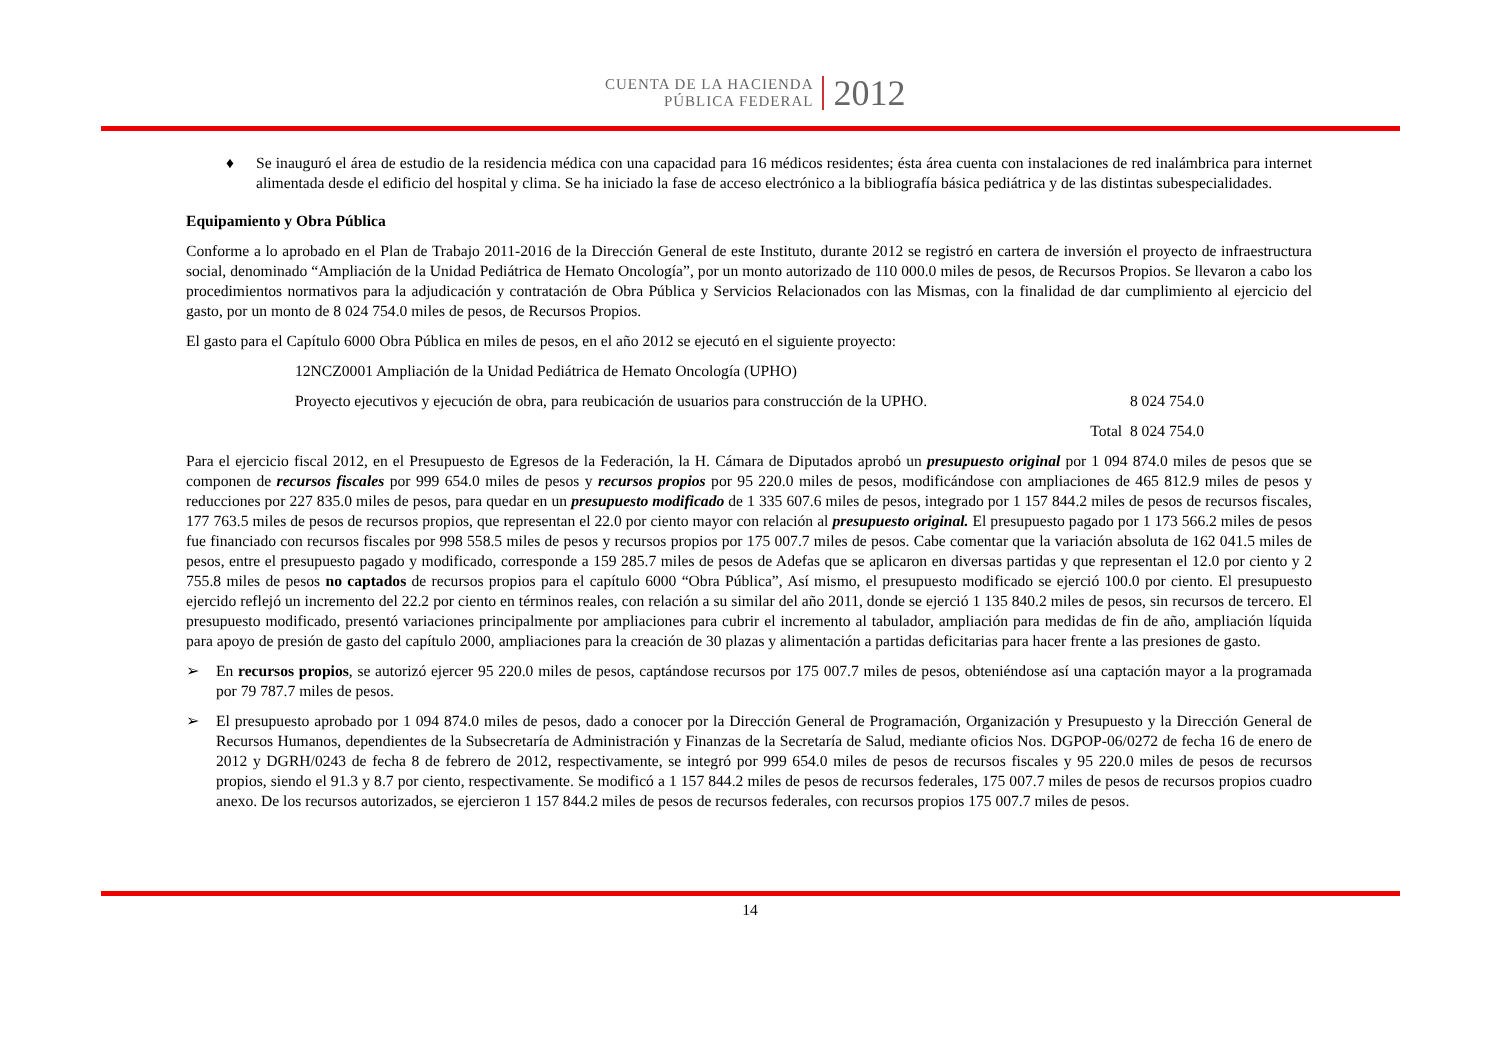CUENTA DE LA HACIENDA
PÚBLICA FEDERAL
2012
♦ Se inauguró el área de estudio de la residencia médica con una capacidad para 16 médicos residentes; ésta área cuenta con instalaciones de red inalámbrica para internet alimentada desde el edificio del hospital y clima. Se ha iniciado la fase de acceso electrónico a la bibliografía básica pediátrica y de las distintas subespecialidades.
Equipamiento y Obra Pública
Conforme a lo aprobado en el Plan de Trabajo 2011-2016 de la Dirección General de este Instituto, durante 2012 se registró en cartera de inversión el proyecto de infraestructura social, denominado “Ampliación de la Unidad Pediátrica de Hemato Oncología”, por un monto autorizado de 110 000.0 miles de pesos, de Recursos Propios. Se llevaron a cabo los procedimientos normativos para la adjudicación y contratación de Obra Pública y Servicios Relacionados con las Mismas, con la finalidad de dar cumplimiento al ejercicio del gasto, por un monto de 8 024 754.0 miles de pesos, de Recursos Propios.
El gasto para el Capítulo 6000 Obra Pública en miles de pesos, en el año 2012 se ejecutó en el siguiente proyecto:
12NCZ0001 Ampliación de la Unidad Pediátrica de Hemato Oncología (UPHO)
Proyecto ejecutivos y ejecución de obra, para reubicación de usuarios para construcción de la UPHO. 8 024 754.0
Total 8 024 754.0
Para el ejercicio fiscal 2012, en el Presupuesto de Egresos de la Federación, la H. Cámara de Diputados aprobó un presupuesto original por 1 094 874.0 miles de pesos que se componen de recursos fiscales por 999 654.0 miles de pesos y recursos propios por 95 220.0 miles de pesos, modificándose con ampliaciones de 465 812.9 miles de pesos y reducciones por 227 835.0 miles de pesos, para quedar en un presupuesto modificado de 1 335 607.6 miles de pesos, integrado por 1 157 844.2 miles de pesos de recursos fiscales, 177 763.5 miles de pesos de recursos propios, que representan el 22.0 por ciento mayor con relación al presupuesto original. El presupuesto pagado por 1 173 566.2 miles de pesos fue financiado con recursos fiscales por 998 558.5 miles de pesos y recursos propios por 175 007.7 miles de pesos. Cabe comentar que la variación absoluta de 162 041.5 miles de pesos, entre el presupuesto pagado y modificado, corresponde a 159 285.7 miles de pesos de Adefas que se aplicaron en diversas partidas y que representan el 12.0 por ciento y 2 755.8 miles de pesos no captados de recursos propios para el capítulo 6000 “Obra Pública”, Así mismo, el presupuesto modificado se ejerció 100.0 por ciento. El presupuesto ejercido reflejó un incremento del 22.2 por ciento en términos reales, con relación a su similar del año 2011, donde se ejerció 1 135 840.2 miles de pesos, sin recursos de tercero. El presupuesto modificado, presentó variaciones principalmente por ampliaciones para cubrir el incremento al tabulador, ampliación para medidas de fin de año, ampliación líquida para apoyo de presión de gasto del capítulo 2000, ampliaciones para la creación de 30 plazas y alimentación a partidas deficitarias para hacer frente a las presiones de gasto.
➢ En recursos propios, se autorizó ejercer 95 220.0 miles de pesos, captándose recursos por 175 007.7 miles de pesos, obteniéndose así una captación mayor a la programada por 79 787.7 miles de pesos.
➢ El presupuesto aprobado por 1 094 874.0 miles de pesos, dado a conocer por la Dirección General de Programación, Organización y Presupuesto y la Dirección General de Recursos Humanos, dependientes de la Subsecretaría de Administración y Finanzas de la Secretaría de Salud, mediante oficios Nos. DGPOP-06/0272 de fecha 16 de enero de 2012 y DGRH/0243 de fecha 8 de febrero de 2012, respectivamente, se integró por 999 654.0 miles de pesos de recursos fiscales y 95 220.0 miles de pesos de recursos propios, siendo el 91.3 y 8.7 por ciento, respectivamente. Se modificó a 1 157 844.2 miles de pesos de recursos federales, 175 007.7 miles de pesos de recursos propios cuadro anexo. De los recursos autorizados, se ejercieron 1 157 844.2 miles de pesos de recursos federales, con recursos propios 175 007.7 miles de pesos.
14